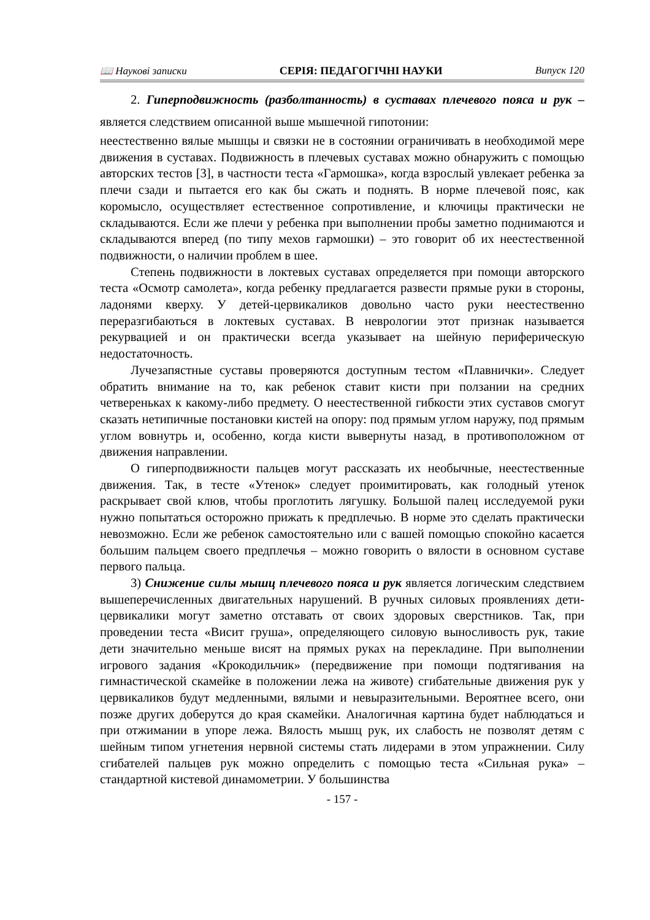📖 Наукові записки СЕРІЯ: ПЕДАГОГІЧНІ НАУКИ Випуск 120
2. Гиперподвижность (разболтанность) в суставах плечевого пояса и рук – является следствием описанной выше мышечной гипотонии:
неестественно вялые мышцы и связки не в состоянии ограничивать в необходимой мере движения в суставах. Подвижность в плечевых суставах можно обнаружить с помощью авторских тестов [3], в частности теста «Гармошка», когда взрослый увлекает ребенка за плечи сзади и пытается его как бы сжать и поднять. В норме плечевой пояс, как коромысло, осуществляет естественное сопротивление, и ключицы практически не складываются. Если же плечи у ребенка при выполнении пробы заметно поднимаются и складываются вперед (по типу мехов гармошки) – это говорит об их неестественной подвижности, о наличии проблем в шее.
Степень подвижности в локтевых суставах определяется при помощи авторского теста «Осмотр самолета», когда ребенку предлагается развести прямые руки в стороны, ладонями кверху. У детей-цервикаликов довольно часто руки неестественно переразгибаються в локтевых суставах. В неврологии этот признак называется рекурвацией и он практически всегда указывает на шейную периферическую недостаточность.
Лучезапястные суставы проверяются доступным тестом «Плавнички». Следует обратить внимание на то, как ребенок ставит кисти при ползании на средних четвереньках к какому-либо предмету. О неестественной гибкости этих суставов смогут сказать нетипичные постановки кистей на опору: под прямым углом наружу, под прямым углом вовнутрь и, особенно, когда кисти вывернуты назад, в противоположном от движения направлении.
О гиперподвижности пальцев могут рассказать их необычные, неестественные движения. Так, в тесте «Утенок» следует проимитировать, как голодный утенок раскрывает свой клюв, чтобы проглотить лягушку. Большой палец исследуемой руки нужно попытаться осторожно прижать к предплечью. В норме это сделать практически невозможно. Если же ребенок самостоятельно или с вашей помощью спокойно касается большим пальцем своего предплечья – можно говорить о вялости в основном суставе первого пальца.
3) Снижение силы мышц плечевого пояса и рук является логическим следствием вышеперечисленных двигательных нарушений. В ручных силовых проявлениях дети-цервикалики могут заметно отставать от своих здоровых сверстников. Так, при проведении теста «Висит груша», определяющего силовую выносливость рук, такие дети значительно меньше висят на прямых руках на перекладине. При выполнении игрового задания «Крокодильчик» (передвижение при помощи подтягивания на гимнастической скамейке в положении лежа на животе) сгибательные движения рук у цервикаликов будут медленными, вялыми и невыразительными. Вероятнее всего, они позже других доберутся до края скамейки. Аналогичная картина будет наблюдаться и при отжимании в упоре лежа. Вялость мышц рук, их слабость не позволят детям с шейным типом угнетения нервной системы стать лидерами в этом упражнении. Силу сгибателей пальцев рук можно определить с помощью теста «Сильная рука» – стандартной кистевой динамометрии. У большинства
- 157 -